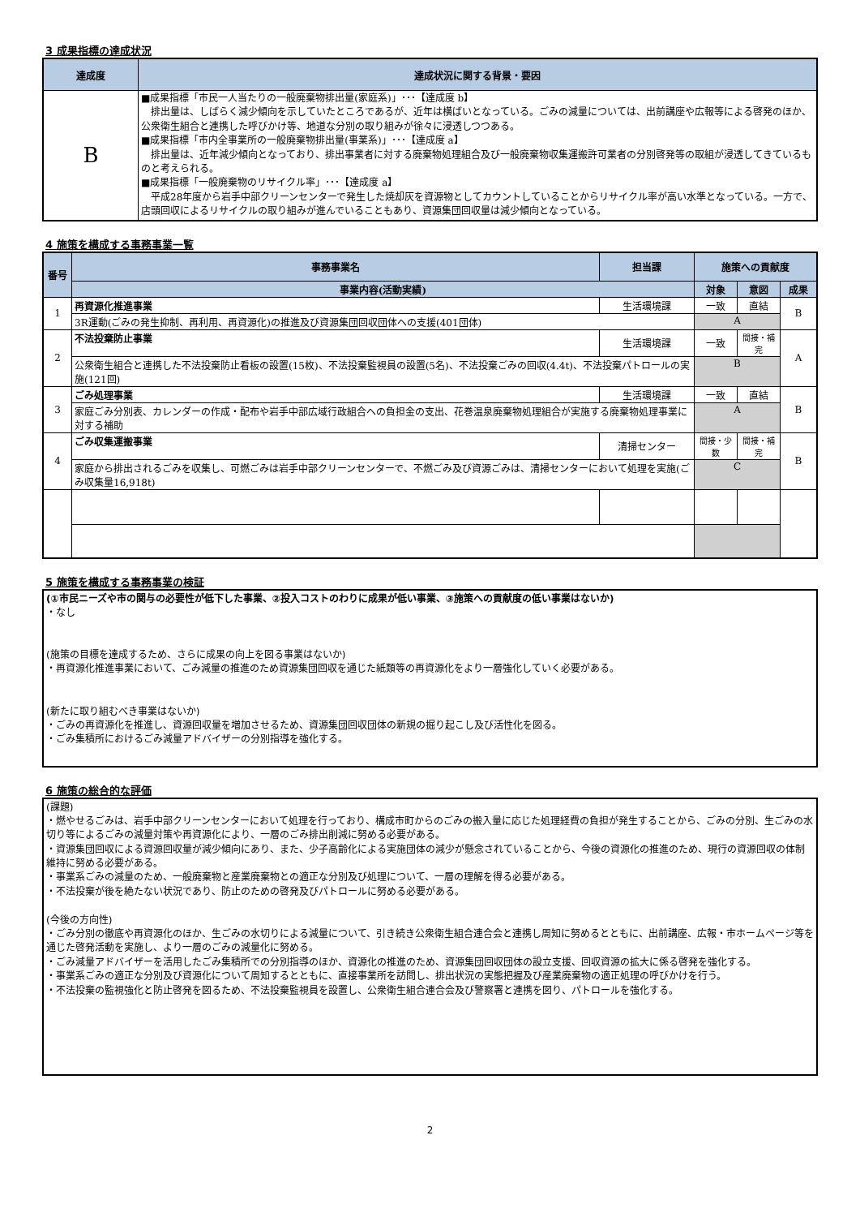3 成果指標の達成状況
| 達成度 | 達成状況に関する背景・要因 |
| --- | --- |
| B | ■成果指標「市民一人当たりの一般廃棄物排出量(家庭系)」･･･【達成度 b】 排出量は、しばらく減少傾向を示していたところであるが、近年は横ばいとなっている。ごみの減量については、出前講座や広報等による啓発のほか、公衆衛生組合と連携した呼びかけ等、地道な分別の取り組みが徐々に浸透しつつある。 ■成果指標「市内全事業所の一般廃棄物排出量(事業系)」･･･【達成度 a】 排出量は、近年減少傾向となっており、排出事業者に対する廃棄物処理組合及び一般廃棄物収集運搬許可業者の分別啓発等の取組が浸透してきているものと考えられる。 ■成果指標「一般廃棄物のリサイクル率」･･･【達成度 a】 平成28年度から岩手中部クリーンセンターで発生した焼却灰を資源物としてカウントしていることからリサイクル率が高い水準となっている。一方で、店頭回収によるリサイクルの取り組みが進んでいることもあり、資源集団回収量は減少傾向となっている。 |
4 施策を構成する事務事業一覧
| 番号 | 事務事業名 | 担当課 | 施策への貢献度 | | |
| --- | --- | --- | --- | --- | --- |
| | 事業内容(活動実績) | | 対象 | 意図 | 成果 |
| 1 | 再資源化推進事業 | 生活環境課 | 一致 | 直結 | B |
| | 3R運動(ごみの発生抑制、再利用、再資源化)の推進及び資源集団回収団体への支援(401団体) | | A | | |
| 2 | 不法投棄防止事業 | 生活環境課 | 一致 | 間接・補完 | A |
| | 公衆衛生組合と連携した不法投棄防止看板の設置(15枚)、不法投棄監視員の設置(5名)、不法投棄ごみの回収(4.4t)、不法投棄パトロールの実施(121回) | | B | | |
| 3 | ごみ処理事業 | 生活環境課 | 一致 | 直結 | B |
| | 家庭ごみ分別表、カレンダーの作成・配布や岩手中部広域行政組合への負担金の支出、花巻温泉廃棄物処理組合が実施する廃棄物処理事業に対する補助 | | A | | |
| 4 | ごみ収集運搬事業 | 清掃センター | 間接・少数 | 間接・補完 | B |
| | 家庭から排出されるごみを収集し、可燃ごみは岩手中部クリーンセンターで、不燃ごみ及び資源ごみは、清掃センターにおいて処理を実施(ごみ収集量16,918t) | | C | | |
5 施策を構成する事務事業の検証
(①市民ニーズや市の関与の必要性が低下した事業、②投入コストのわりに成果が低い事業、③施策への貢献度の低い事業はないか)
・なし
(施策の目標を達成するため、さらに成果の向上を図る事業はないか)
・再資源化推進事業において、ごみ減量の推進のため資源集団回収を通じた紙類等の再資源化をより一層強化していく必要がある。
(新たに取り組むべき事業はないか)
・ごみの再資源化を推進し、資源回収量を増加させるため、資源集団回収団体の新規の掘り起こし及び活性化を図る。
・ごみ集積所におけるごみ減量アドバイザーの分別指導を強化する。
6 施策の総合的な評価
(課題)
・燃やせるごみは、岩手中部クリーンセンターにおいて処理を行っており、構成市町からのごみの搬入量に応じた処理経費の負担が発生することから、ごみの分別、生ごみの水切り等によるごみの減量対策や再資源化により、一層のごみ排出削減に努める必要がある。
・資源集団回収による資源回収量が減少傾向にあり、また、少子高齢化による実施団体の減少が懸念されていることから、今後の資源化の推進のため、現行の資源回収の体制維持に努める必要がある。
・事業系ごみの減量のため、一般廃棄物と産業廃棄物との適正な分別及び処理について、一層の理解を得る必要がある。
・不法投棄が後を絶たない状況であり、防止のための啓発及びパトロールに努める必要がある。
(今後の方向性)
・ごみ分別の徹底や再資源化のほか、生ごみの水切りによる減量について、引き続き公衆衛生組合連合会と連携し周知に努めるとともに、出前講座、広報・市ホームページ等を通じた啓発活動を実施し、より一層のごみの減量化に努める。
・ごみ減量アドバイザーを活用したごみ集積所での分別指導のほか、資源化の推進のため、資源集団回収団体の設立支援、回収資源の拡大に係る啓発を強化する。
・事業系ごみの適正な分別及び資源化について周知するとともに、直接事業所を訪問し、排出状況の実態把握及び産業廃棄物の適正処理の呼びかけを行う。
・不法投棄の監視強化と防止啓発を図るため、不法投棄監視員を設置し、公衆衛生組合連合会及び警察署と連携を図り、パトロールを強化する。
2